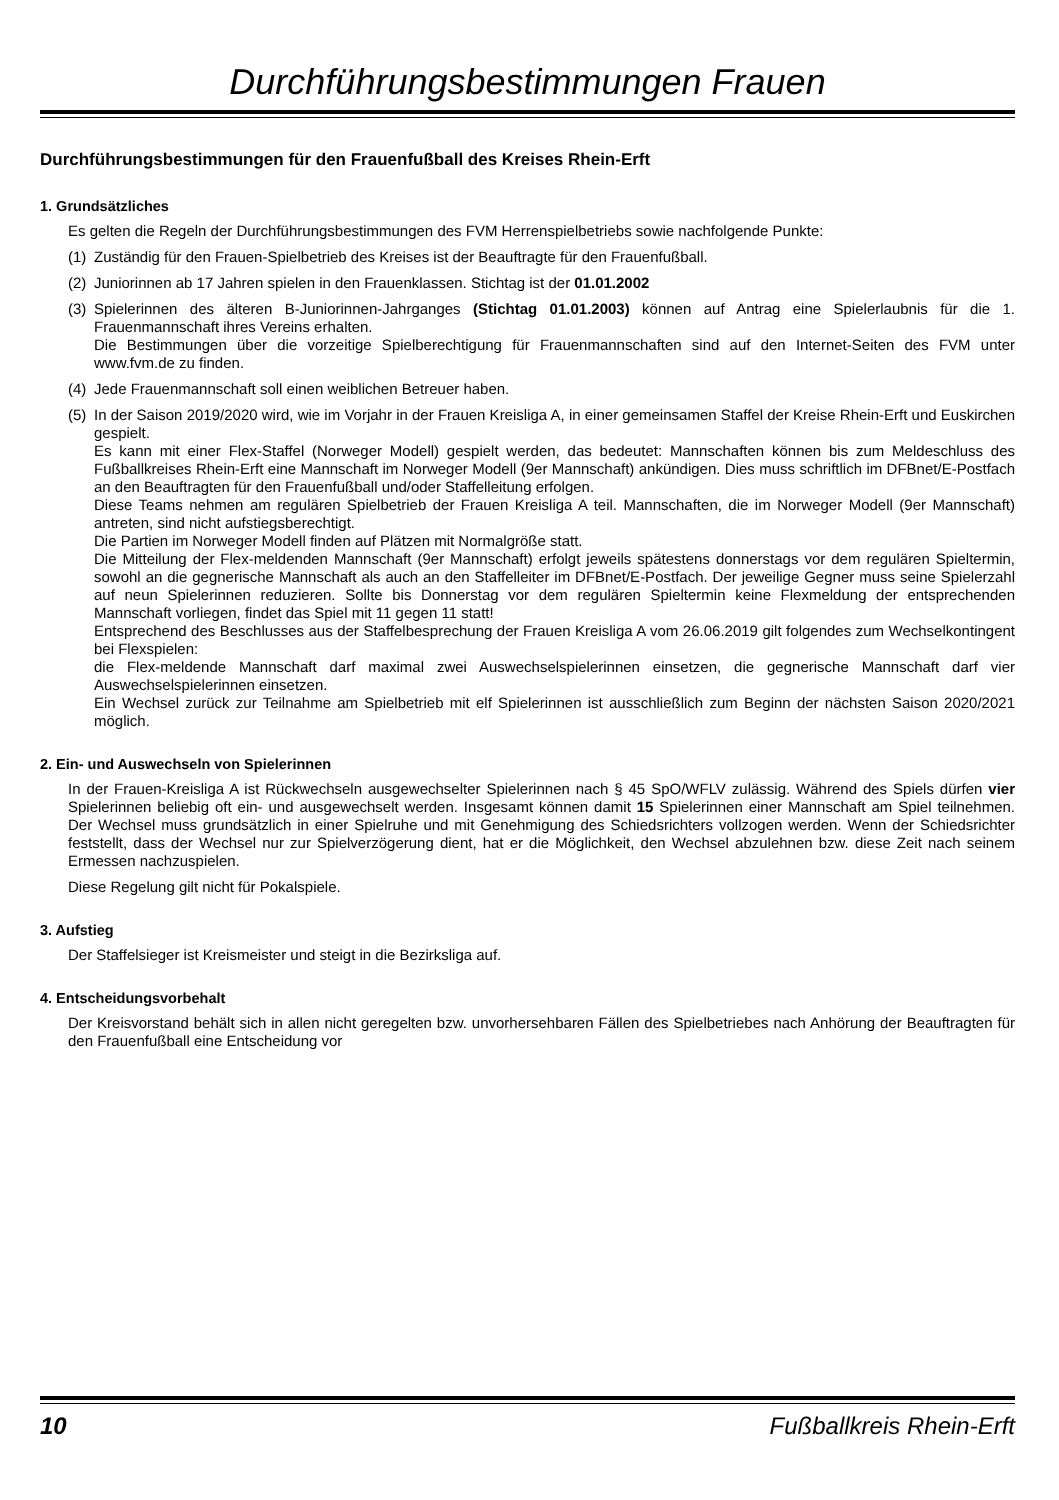Durchführungsbestimmungen Frauen
Durchführungsbestimmungen für den Frauenfußball des Kreises Rhein-Erft
1. Grundsätzliches
Es gelten die Regeln der Durchführungsbestimmungen des FVM Herrenspielbetriebs sowie nachfolgende Punkte:
(1) Zuständig für den Frauen-Spielbetrieb des Kreises ist der Beauftragte für den Frauenfußball.
(2) Juniorinnen ab 17 Jahren spielen in den Frauenklassen. Stichtag ist der 01.01.2002
(3) Spielerinnen des älteren B-Juniorinnen-Jahrganges (Stichtag 01.01.2003) können auf Antrag eine Spielerlaubnis für die 1. Frauenmannschaft ihres Vereins erhalten.
Die Bestimmungen über die vorzeitige Spielberechtigung für Frauenmannschaften sind auf den Internet-Seiten des FVM unter www.fvm.de zu finden.
(4) Jede Frauenmannschaft soll einen weiblichen Betreuer haben.
(5) In der Saison 2019/2020 wird, wie im Vorjahr in der Frauen Kreisliga A, in einer gemeinsamen Staffel der Kreise Rhein-Erft und Euskirchen gespielt.
Es kann mit einer Flex-Staffel (Norweger Modell) gespielt werden, das bedeutet: Mannschaften können bis zum Meldeschluss des Fußballkreises Rhein-Erft eine Mannschaft im Norweger Modell (9er Mannschaft) ankündigen. Dies muss schriftlich im DFBnet/E-Postfach an den Beauftragten für den Frauenfußball und/oder Staffelleitung erfolgen.
Diese Teams nehmen am regulären Spielbetrieb der Frauen Kreisliga A teil. Mannschaften, die im Norweger Modell (9er Mannschaft) antreten, sind nicht aufstiegsberechtigt.
Die Partien im Norweger Modell finden auf Plätzen mit Normalgröße statt.
Die Mitteilung der Flex-meldenden Mannschaft (9er Mannschaft) erfolgt jeweils spätestens donnerstags vor dem regulären Spieltermin, sowohl an die gegnerische Mannschaft als auch an den Staffelleiter im DFBnet/E-Postfach. Der jeweilige Gegner muss seine Spielerzahl auf neun Spielerinnen reduzieren. Sollte bis Donnerstag vor dem regulären Spieltermin keine Flexmeldung der entsprechenden Mannschaft vorliegen, findet das Spiel mit 11 gegen 11 statt!
Entsprechend des Beschlusses aus der Staffelbesprechung der Frauen Kreisliga A vom 26.06.2019 gilt folgendes zum Wechselkontingent bei Flexspielen:
die Flex-meldende Mannschaft darf maximal zwei Auswechselspielerinnen einsetzen, die gegnerische Mannschaft darf vier Auswechselspielerinnen einsetzen.
Ein Wechsel zurück zur Teilnahme am Spielbetrieb mit elf Spielerinnen ist ausschließlich zum Beginn der nächsten Saison 2020/2021 möglich.
2. Ein- und Auswechseln von Spielerinnen
In der Frauen-Kreisliga A ist Rückwechseln ausgewechselter Spielerinnen nach § 45 SpO/WFLV zulässig. Während des Spiels dürfen vier Spielerinnen beliebig oft ein- und ausgewechselt werden. Insgesamt können damit 15 Spielerinnen einer Mannschaft am Spiel teilnehmen. Der Wechsel muss grundsätzlich in einer Spielruhe und mit Genehmigung des Schiedsrichters vollzogen werden. Wenn der Schiedsrichter feststellt, dass der Wechsel nur zur Spielverzögerung dient, hat er die Möglichkeit, den Wechsel abzulehnen bzw. diese Zeit nach seinem Ermessen nachzuspielen.
Diese Regelung gilt nicht für Pokalspiele.
3. Aufstieg
Der Staffelsieger ist Kreismeister und steigt in die Bezirksliga auf.
4. Entscheidungsvorbehalt
Der Kreisvorstand behält sich in allen nicht geregelten bzw. unvorhersehbaren Fällen des Spielbetriebes nach Anhörung der Beauftragten für den Frauenfußball eine Entscheidung vor
10 Fußballkreis Rhein-Erft